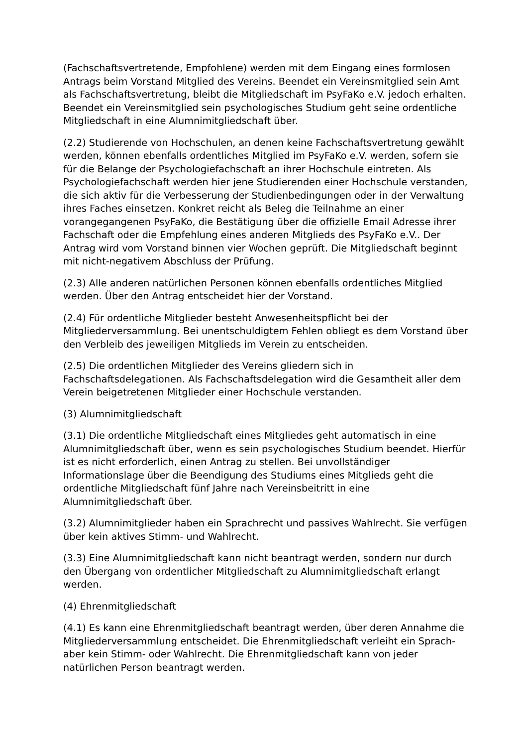(Fachschaftsvertretende, Empfohlene) werden mit dem Eingang eines formlosen Antrags beim Vorstand Mitglied des Vereins. Beendet ein Vereinsmitglied sein Amt als Fachschaftsvertretung, bleibt die Mitgliedschaft im PsyFaKo e.V. jedoch erhalten. Beendet ein Vereinsmitglied sein psychologisches Studium geht seine ordentliche Mitgliedschaft in eine Alumnimitgliedschaft über.
(2.2) Studierende von Hochschulen, an denen keine Fachschaftsvertretung gewählt werden, können ebenfalls ordentliches Mitglied im PsyFaKo e.V. werden, sofern sie für die Belange der Psychologiefachschaft an ihrer Hochschule eintreten. Als Psychologiefachschaft werden hier jene Studierenden einer Hochschule verstanden, die sich aktiv für die Verbesserung der Studienbedingungen oder in der Verwaltung ihres Faches einsetzen. Konkret reicht als Beleg die Teilnahme an einer vorangegangenen PsyFaKo, die Bestätigung über die offizielle Email Adresse ihrer Fachschaft oder die Empfehlung eines anderen Mitglieds des PsyFaKo e.V.. Der Antrag wird vom Vorstand binnen vier Wochen geprüft. Die Mitgliedschaft beginnt mit nicht-negativem Abschluss der Prüfung.
(2.3) Alle anderen natürlichen Personen können ebenfalls ordentliches Mitglied werden. Über den Antrag entscheidet hier der Vorstand.
(2.4) Für ordentliche Mitglieder besteht Anwesenheitspflicht bei der Mitgliederversammlung. Bei unentschuldigtem Fehlen obliegt es dem Vorstand über den Verbleib des jeweiligen Mitglieds im Verein zu entscheiden.
(2.5) Die ordentlichen Mitglieder des Vereins gliedern sich in Fachschaftsdelegationen. Als Fachschaftsdelegation wird die Gesamtheit aller dem Verein beigetretenen Mitglieder einer Hochschule verstanden.
(3) Alumnimitgliedschaft
(3.1) Die ordentliche Mitgliedschaft eines Mitgliedes geht automatisch in eine Alumnimitgliedschaft über, wenn es sein psychologisches Studium beendet. Hierfür ist es nicht erforderlich, einen Antrag zu stellen. Bei unvollständiger Informationslage über die Beendigung des Studiums eines Mitglieds geht die ordentliche Mitgliedschaft fünf Jahre nach Vereinsbeitritt in eine Alumnimitgliedschaft über.
(3.2) Alumnimitglieder haben ein Sprachrecht und passives Wahlrecht. Sie verfügen über kein aktives Stimm- und Wahlrecht.
(3.3) Eine Alumnimitgliedschaft kann nicht beantragt werden, sondern nur durch den Übergang von ordentlicher Mitgliedschaft zu Alumnimitgliedschaft erlangt werden.
(4) Ehrenmitgliedschaft
(4.1) Es kann eine Ehrenmitgliedschaft beantragt werden, über deren Annahme die Mitgliederversammlung entscheidet. Die Ehrenmitgliedschaft verleiht ein Sprach- aber kein Stimm- oder Wahlrecht. Die Ehrenmitgliedschaft kann von jeder natürlichen Person beantragt werden.